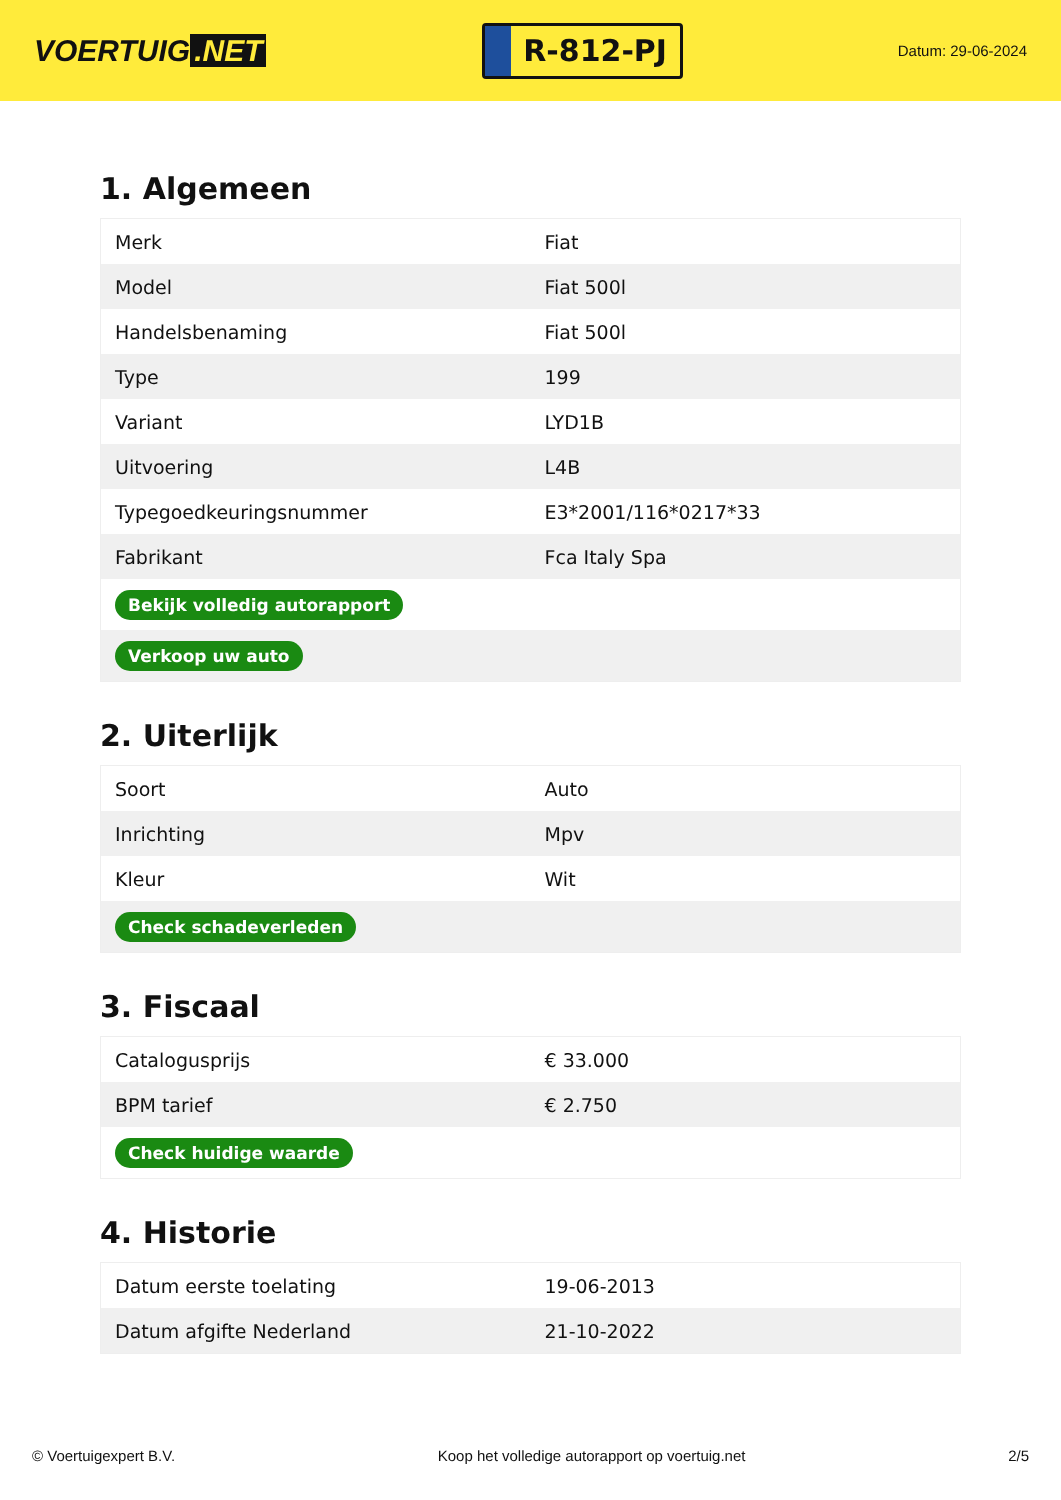VOERTUIG.NET
R-812-PJ
Datum: 29-06-2024
1. Algemeen
| Merk | Fiat |
| Model | Fiat 500l |
| Handelsbenaming | Fiat 500l |
| Type | 199 |
| Variant | LYD1B |
| Uitvoering | L4B |
| Typegoedkeuringsnummer | E3*2001/116*0217*33 |
| Fabrikant | Fca Italy Spa |
| Bekijk volledig autorapport | |
| Verkoop uw auto | |
2. Uiterlijk
| Soort | Auto |
| Inrichting | Mpv |
| Kleur | Wit |
| Check schadeverleden | |
3. Fiscaal
| Catalogusprijs | € 33.000 |
| BPM tarief | € 2.750 |
| Check huidige waarde | |
4. Historie
| Datum eerste toelating | 19-06-2013 |
| Datum afgifte Nederland | 21-10-2022 |
© Voertuigexpert B.V. Koop het volledige autorapport op voertuig.net 2/5